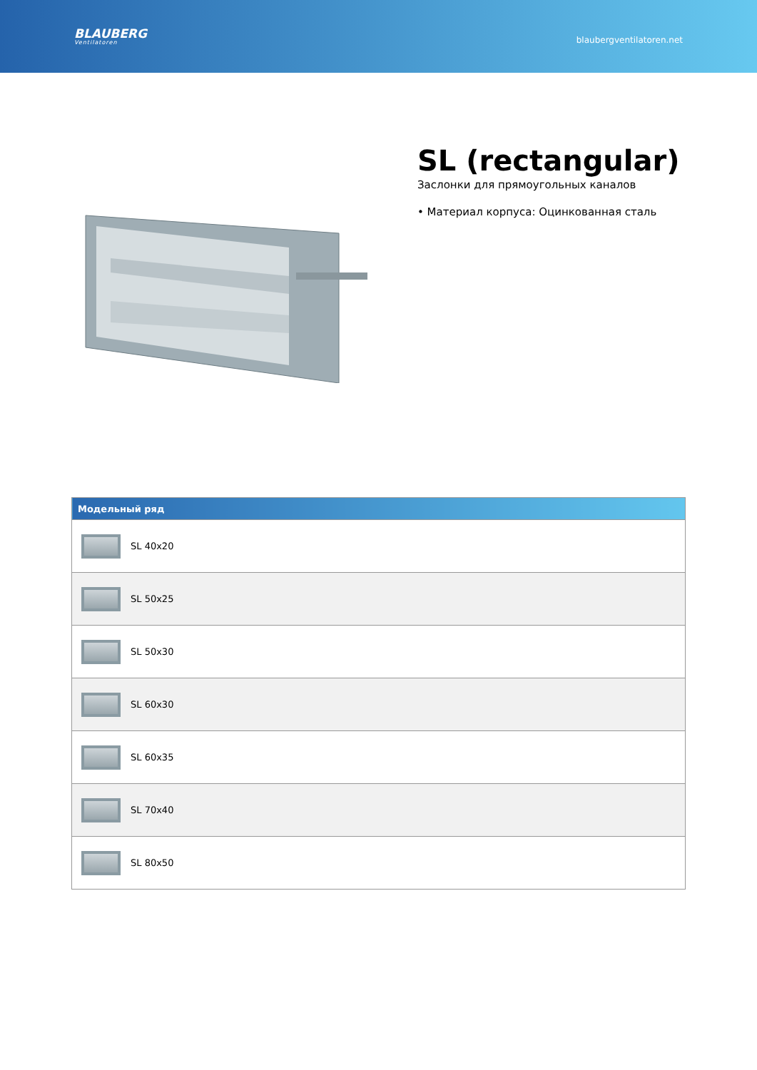BLAUBERG
Ventilatoren
blaubergventilatoren.net
SL (rectangular)
Заслонки для прямоугольных каналов
• Материал корпуса: Оцинкованная сталь
| Модельный ряд |
| --- |
| SL 40x20 |
| SL 50x25 |
| SL 50x30 |
| SL 60x30 |
| SL 60x35 |
| SL 70x40 |
| SL 80x50 |